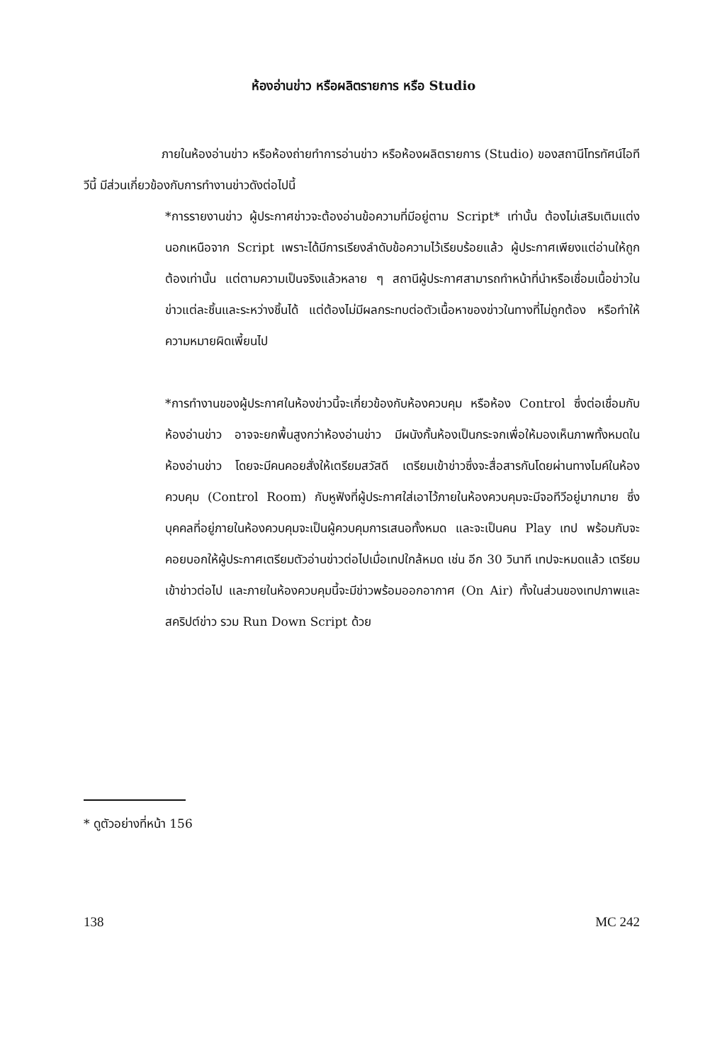ห้องอ่านข่าว หรือผลิตรายการ หรือ Studio
ภายในห้องอ่านข่าว หรือห้องถ่ายทำการอ่านข่าว หรือห้องผลิตรายการ (Studio) ของสถานีโทรทัศน์ไอทีวีนี้ มีส่วนเกี่ยวข้องกับการทำงานข่าวดังต่อไปนี้
*การรายงานข่าว ผู้ประกาศข่าวจะต้องอ่านข้อความที่มีอยู่ตาม Script* เท่านั้น ต้องไม่เสริมเติมแต่งนอกเหนือจาก Script เพราะได้มีการเรียงลำดับข้อความไว้เรียบร้อยแล้ว ผู้ประกาศเพียงแต่อ่านให้ถูกต้องเท่านั้น แต่ตามความเป็นจริงแล้วหลาย ๆ สถานีผู้ประกาศสามารถทำหน้าที่นำหรือเชื่อมเนื้อข่าวในข่าวแต่ละชิ้นและระหว่างชิ้นได้ แต่ต้องไม่มีผลกระทบต่อตัวเนื้อหาของข่าวในทางที่ไม่ถูกต้อง หรือทำให้ความหมายผิดเพี้ยนไป
*การทำงานของผู้ประกาศในห้องข่าวนี้จะเกี่ยวข้องกับห้องควบคุม หรือห้อง Control ซึ่งต่อเชื่อมกับห้องอ่านข่าว อาจจะยกพื้นสูงกว่าห้องอ่านข่าว มีผนังกั้นห้องเป็นกระจกเพื่อให้มองเห็นภาพทั้งหมดในห้องอ่านข่าว โดยจะมีคนคอยสั่งให้เตรียมสวัสดี เตรียมเข้าข่าวซึ่งจะสื่อสารกันโดยผ่านทางไมค์ในห้องควบคุม (Control Room) กับหูฟังที่ผู้ประกาศใส่เอาไว้ภายในห้องควบคุมจะมีจอทีวีอยู่มากมาย ซึ่งบุคคลที่อยู่ภายในห้องควบคุมจะเป็นผู้ควบคุมการเสนอทั้งหมด และจะเป็นคน Play เทป พร้อมกับจะคอยบอกให้ผู้ประกาศเตรียมตัวอ่านข่าวต่อไปเมื่อเทปใกล้หมด เช่น อีก 30 วินาที เทปจะหมดแล้ว เตรียมเข้าข่าวต่อไป และภายในห้องควบคุมนี้จะมีข่าวพร้อมออกอากาศ (On Air) ทั้งในส่วนของเทปภาพและสคริปต์ข่าว รวม Run Down Script ด้วย
* ดูตัวอย่างที่หน้า 156
138 MC 242